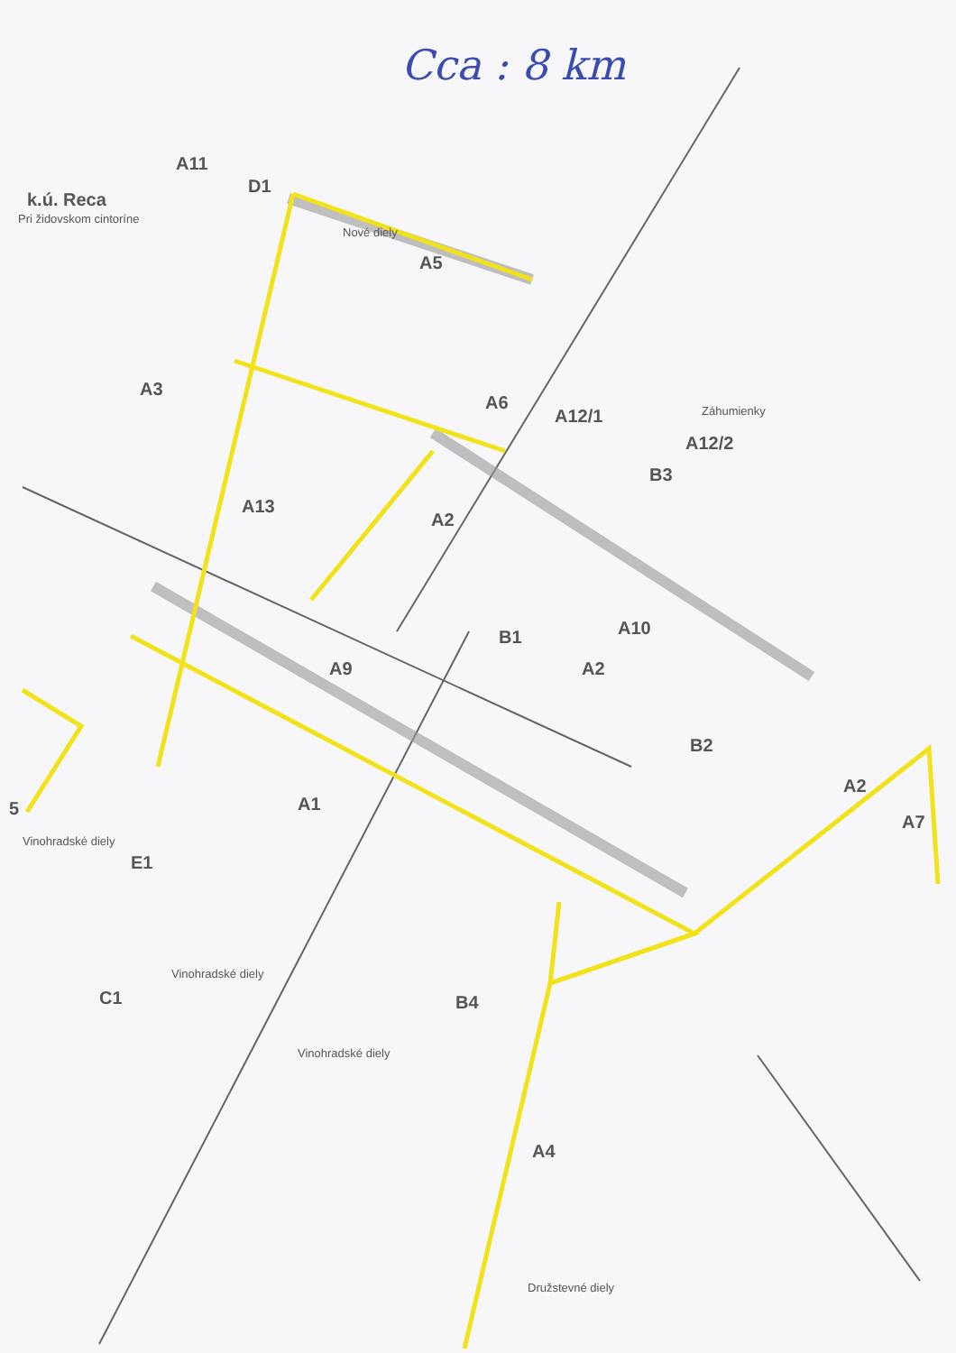Cca : 8 km
A11
D1
k.ú. Reca
Pri židovskom cintoríne
Nové diely
A5
A3
A6
A12/1 Záhumienky
A12/2
B3
A13
A2
A10
B1
A2
A9
B2
A2
A7
A1
5
Vinohradské diely
E1
Vinohradské diely
C1 B4
Vinohradské diely
A4
Družstevné diely